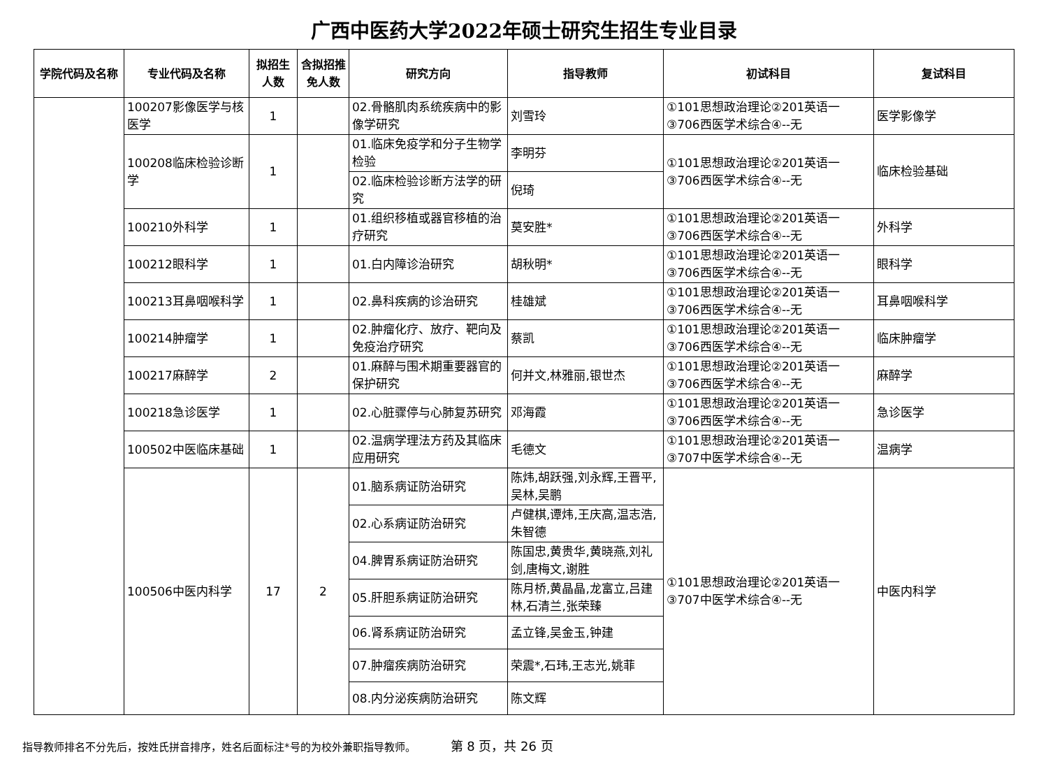广西中医药大学2022年硕士研究生招生专业目录
| 学院代码及名称 | 专业代码及名称 | 拟招生人数 | 含拟招推免人数 | 研究方向 | 指导教师 | 初试科目 | 复试科目 |
| --- | --- | --- | --- | --- | --- | --- | --- |
| | 100207影像医学与核医学 | 1 | | 02.骨骼肌肉系统疾病中的影像学研究 | 刘雪玲 | ①101思想政治理论②201英语一③706西医学术综合④--无 | 医学影像学 |
| | 100208临床检验诊断学 | 1 | | 01.临床免疫学和分子生物学检验 | 李明芬 | ①101思想政治理论②201英语一③706西医学术综合④--无 | 临床检验基础 |
| | | | | 02.临床检验诊断方法学的研究 | 倪琦 | | |
| | 100210外科学 | 1 | | 01.组织移植或器官移植的治疗研究 | 莫安胜* | ①101思想政治理论②201英语一③706西医学术综合④--无 | 外科学 |
| | 100212眼科学 | 1 | | 01.白内障诊治研究 | 胡秋明* | ①101思想政治理论②201英语一③706西医学术综合④--无 | 眼科学 |
| | 100213耳鼻咽喉科学 | 1 | | 02.鼻科疾病的诊治研究 | 桂雄斌 | ①101思想政治理论②201英语一③706西医学术综合④--无 | 耳鼻咽喉科学 |
| | 100214肿瘤学 | 1 | | 02.肿瘤化疗、放疗、靶向及免疫治疗研究 | 蔡凯 | ①101思想政治理论②201英语一③706西医学术综合④--无 | 临床肿瘤学 |
| | 100217麻醉学 | 2 | | 01.麻醉与围术期重要器官的保护研究 | 何并文,林雅丽,银世杰 | ①101思想政治理论②201英语一③706西医学术综合④--无 | 麻醉学 |
| | 100218急诊医学 | 1 | | 02.心脏骤停与心肺复苏研究 | 邓海霞 | ①101思想政治理论②201英语一③706西医学术综合④--无 | 急诊医学 |
| | 100502中医临床基础 | 1 | | 02.温病学理法方药及其临床应用研究 | 毛德文 | ①101思想政治理论②201英语一③707中医学术综合④--无 | 温病学 |
| | 100506中医内科学 | 17 | 2 | 01.脑系病证防治研究 | 陈炜,胡跃强,刘永辉,王晋平,吴林,吴鹏 | ①101思想政治理论②201英语一③707中医学术综合④--无 | 中医内科学 |
| | | | | 02.心系病证防治研究 | 卢健棋,谭炜,王庆高,温志浩,朱智德 | | |
| | | | | 04.脾胃系病证防治研究 | 陈国忠,黄贵华,黄晓燕,刘礼剑,唐梅文,谢胜 | | |
| | | | | 05.肝胆系病证防治研究 | 陈月桥,黄晶晶,龙富立,吕建林,石清兰,张荣臻 | | |
| | | | | 06.肾系病证防治研究 | 孟立锋,吴金玉,钟建 | | |
| | | | | 07.肿瘤疾病防治研究 | 荣震*,石玮,王志光,姚菲 | | |
| | | | | 08.内分泌疾病防治研究 | 陈文辉 | | |
指导教师排名不分先后，按姓氏拼音排序，姓名后面标注*号的为校外兼职指导教师。 第 8 页，共 26 页